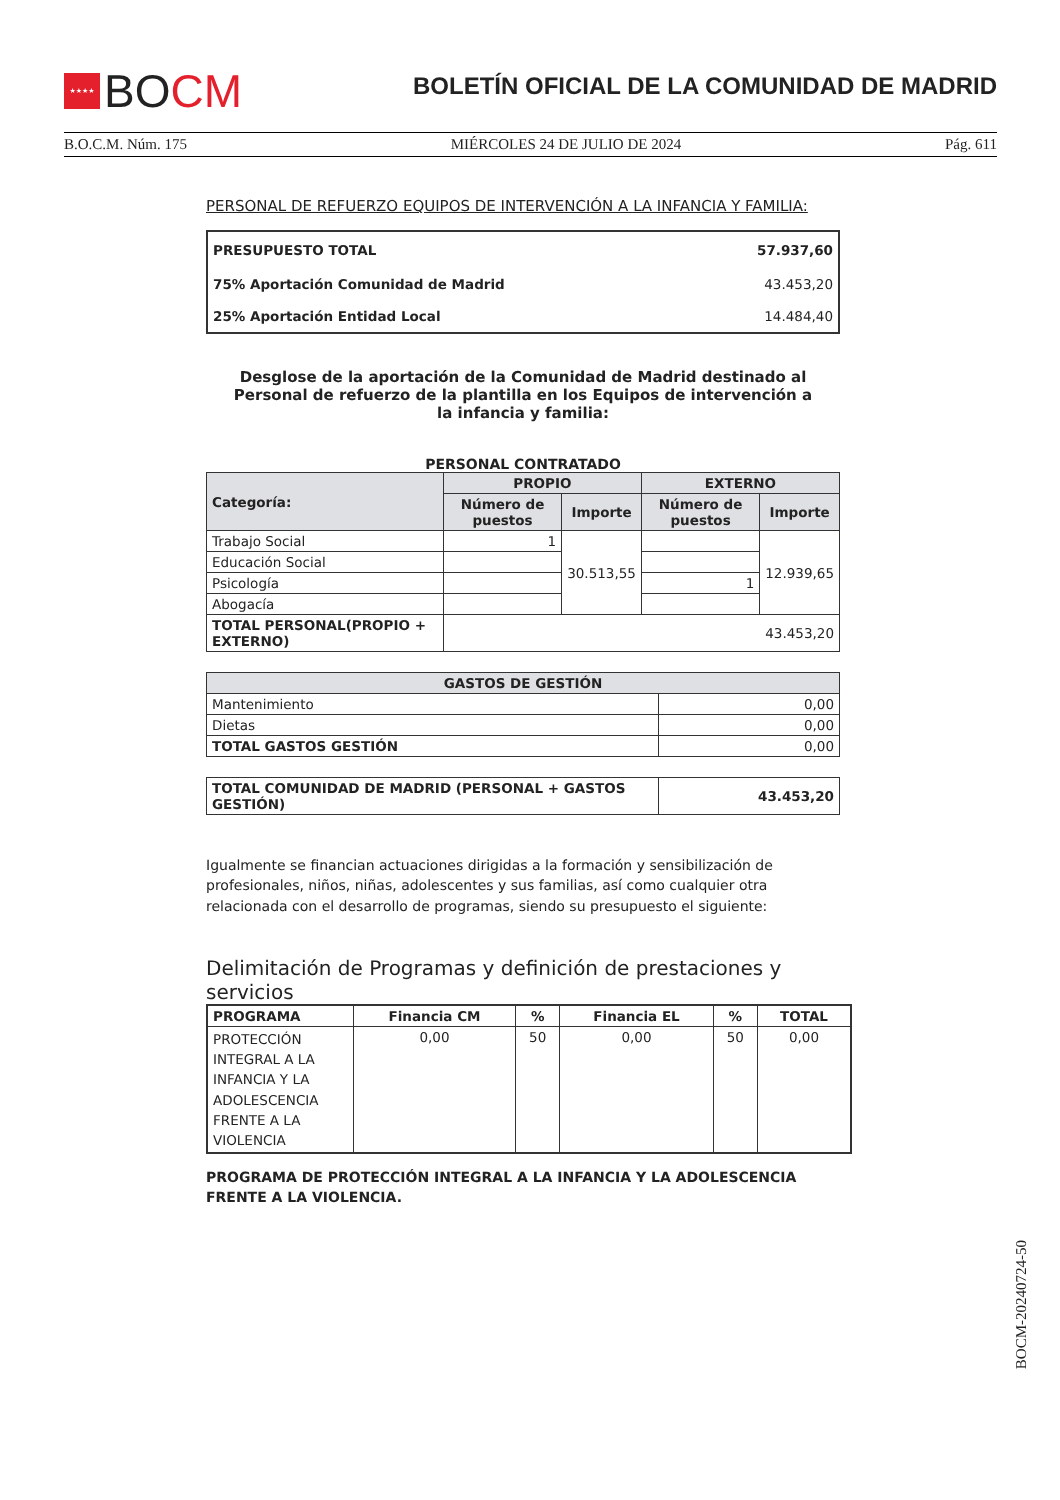★★★★
BOCM
BOLETÍN OFICIAL DE LA COMUNIDAD DE MADRID
B.O.C.M. Núm. 175 MIÉRCOLES 24 DE JULIO DE 2024 Pág. 611
PERSONAL DE REFUERZO EQUIPOS DE INTERVENCIÓN A LA INFANCIA Y FAMILIA:
| PRESUPUESTO TOTAL | 57.937,60 |
| 75% Aportación Comunidad de Madrid | 43.453,20 |
| 25% Aportación Entidad Local | 14.484,40 |
Desglose de la aportación de la Comunidad de Madrid destinado al Personal de refuerzo de la plantilla en los Equipos de intervención a la infancia y familia:
PERSONAL CONTRATADO
| Categoría: | PROPIO | | EXTERNO | |
| --- | --- | --- | --- | --- |
| | Número de puestos | Importe | Número de puestos | Importe |
| Trabajo Social | 1 | 30.513,55 | | 12.939,65 |
| Educación Social | | | | |
| Psicología | | | 1 | |
| Abogacía | | | | |
| TOTAL PERSONAL(PROPIO + EXTERNO) | 43.453,20 | | | |
| GASTOS DE GESTIÓN | |
| --- | --- |
| Mantenimiento | 0,00 |
| Dietas | 0,00 |
| TOTAL GASTOS GESTIÓN | 0,00 |
| TOTAL COMUNIDAD DE MADRID (PERSONAL + GASTOS GESTIÓN) | 43.453,20 |
Igualmente se financian actuaciones dirigidas a la formación y sensibilización de profesionales, niños, niñas, adolescentes y sus familias, así como cualquier otra relacionada con el desarrollo de programas, siendo su presupuesto el siguiente:
Delimitación de Programas y definición de prestaciones y servicios
| PROGRAMA | Financia CM | % | Financia EL | % | TOTAL |
| --- | --- | --- | --- | --- | --- |
| PROTECCIÓN INTEGRAL A LA INFANCIA Y LA ADOLESCENCIA FRENTE A LA VIOLENCIA | 0,00 | 50 | 0,00 | 50 | 0,00 |
PROGRAMA DE PROTECCIÓN INTEGRAL A LA INFANCIA Y LA ADOLESCENCIA FRENTE A LA VIOLENCIA.
BOCM-20240724-50